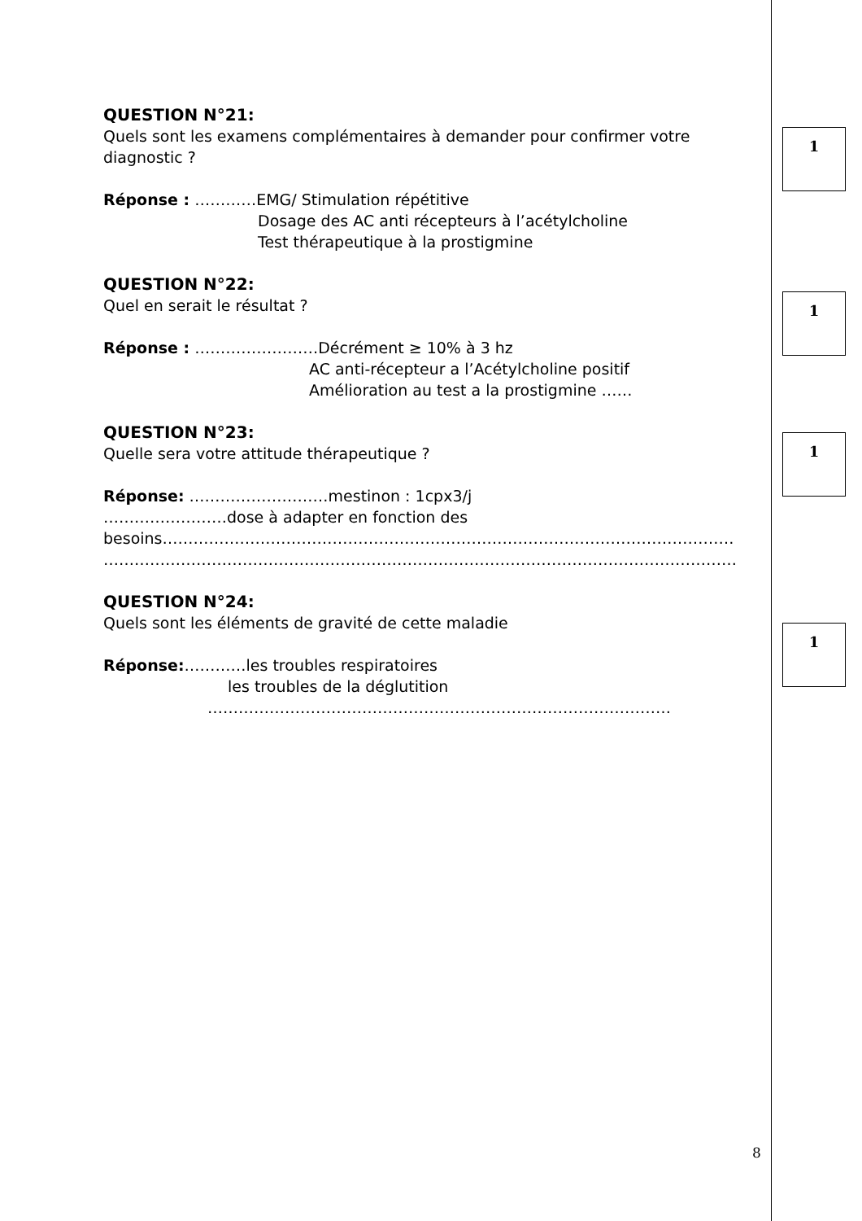QUESTION N°21:
Quels sont les examens complémentaires à demander pour confirmer votre diagnostic ?
Réponse : …………EMG/ Stimulation répétitive
Dosage des AC anti récepteurs à l’acétylcholine
Test thérapeutique à la prostigmine
QUESTION N°22:
Quel en serait le résultat ?
Réponse : ……………………Décrément ≥ 10% à 3 hz
AC anti-récepteur a l’Acétylcholine positif
Amélioration au test a la prostigmine ……
QUESTION N°23:
Quelle sera votre attitude thérapeutique ?
Réponse: ………………………mestinon : 1cpx3/j
……………………dose à adapter en fonction des
besoins…………………………………………………………………………………………………
……………………………………………………………………………………………………………
QUESTION N°24:
Quels sont les éléments de gravité de cette maladie
Réponse:…………les troubles respiratoires
les troubles de la déglutition
………………………………………………………………………………
1
1
1
1
8